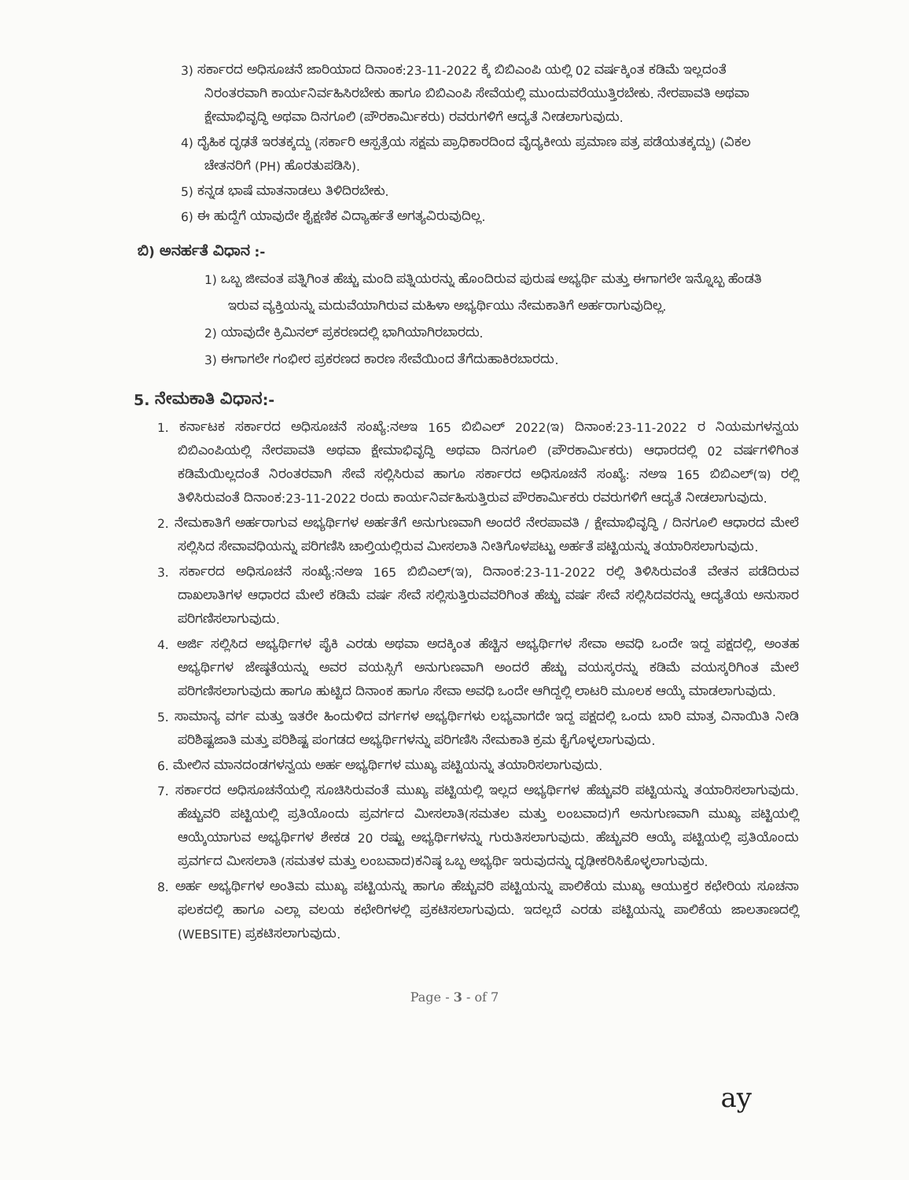3) ಸರ್ಕಾರದ ಅಧಿಸೂಚನೆ ಜಾರಿಯಾದ ದಿನಾಂಕ:23-11-2022 ಕ್ಕೆ ಬಿಬಿಎಂಪಿ ಯಲ್ಲಿ 02 ವರ್ಷಕ್ಕಿಂತ ಕಡಿಮೆ ಇಲ್ಲದಂತೆ ನಿರಂತರವಾಗಿ ಕಾರ್ಯನಿರ್ವಹಿಸಿರಬೇಕು ಹಾಗೂ ಬಿಬಿಎಂಪಿ ಸೇವೆಯಲ್ಲಿ ಮುಂದುವರೆಯುತ್ತಿರಬೇಕು. ನೇರಪಾವತಿ ಅಥವಾ ಕ್ಷೇಮಾಭಿವೃದ್ಧಿ ಅಥವಾ ದಿನಗೂಲಿ (ಪೌರಕಾರ್ಮಿಕರು) ರವರುಗಳಿಗೆ ಆದ್ಯತೆ ನೀಡಲಾಗುವುದು.
4) ದೈಹಿಕ ದೃಢತೆ ಇರತಕ್ಕದ್ದು (ಸರ್ಕಾರಿ ಆಸ್ಪತ್ರೆಯ ಸಕ್ಷಮ ಪ್ರಾಧಿಕಾರದಿಂದ ವೈದ್ಯಕೀಯ ಪ್ರಮಾಣ ಪತ್ರ ಪಡೆಯತಕ್ಕದ್ದು) (ವಿಕಲ ಚೇತನರಿಗೆ (PH) ಹೊರತುಪಡಿಸಿ).
5) ಕನ್ನಡ ಭಾಷೆ ಮಾತನಾಡಲು ತಿಳಿದಿರಬೇಕು.
6) ಈ ಹುದ್ದೆಗೆ ಯಾವುದೇ ಶೈಕ್ಷಣಿಕ ವಿದ್ಯಾರ್ಹತೆ ಅಗತ್ಯವಿರುವುದಿಲ್ಲ.
ಬಿ) ಅನರ್ಹತೆ ವಿಧಾನ :-
1) ಒಬ್ಬ ಜೀವಂತ ಪತ್ನಿಗಿಂತ ಹೆಚ್ಚು ಮಂದಿ ಪತ್ನಿಯರನ್ನು ಹೊಂದಿರುವ ಪುರುಷ ಅಭ್ಯರ್ಥಿ ಮತ್ತು ಈಗಾಗಲೇ ಇನ್ನೊಬ್ಬ ಹೆಂಡತಿ ಇರುವ ವ್ಯಕ್ತಿಯನ್ನು ಮದುವೆಯಾಗಿರುವ ಮಹಿಳಾ ಅಭ್ಯರ್ಥಿಯು ನೇಮಕಾತಿಗೆ ಅರ್ಹರಾಗುವುದಿಲ್ಲ.
2) ಯಾವುದೇ ಕ್ರಿಮಿನಲ್ ಪ್ರಕರಣದಲ್ಲಿ ಭಾಗಿಯಾಗಿರಬಾರದು.
3) ಈಗಾಗಲೇ ಗಂಭೀರ ಪ್ರಕರಣದ ಕಾರಣ ಸೇವೆಯಿಂದ ತೆಗೆದುಹಾಕಿರಬಾರದು.
5. ನೇಮಕಾತಿ ವಿಧಾನ:-
1. ಕರ್ನಾಟಕ ಸರ್ಕಾರದ ಅಧಿಸೂಚನೆ ಸಂಖ್ಯೆ:ನಅಇ 165 ಬಿಬಿಎಲ್ 2022(ಇ) ದಿನಾಂಕ:23-11-2022 ರ ನಿಯಮಗಳನ್ವಯ ಬಿಬಿಎಂಪಿಯಲ್ಲಿ ನೇರಪಾವತಿ ಅಥವಾ ಕ್ಷೇಮಾಭಿವೃದ್ಧಿ ಅಥವಾ ದಿನಗೂಲಿ (ಪೌರಕಾರ್ಮಿಕರು) ಆಧಾರದಲ್ಲಿ 02 ವರ್ಷಗಳಿಗಿಂತ ಕಡಿಮೆಯಿಲ್ಲದಂತೆ ನಿರಂತರವಾಗಿ ಸೇವೆ ಸಲ್ಲಿಸಿರುವ ಹಾಗೂ ಸರ್ಕಾರದ ಅಧಿಸೂಚನೆ ಸಂಖ್ಯೆ: ನಅಇ 165 ಬಿಬಿಎಲ್(ಇ) ರಲ್ಲಿ ತಿಳಿಸಿರುವಂತೆ ದಿನಾಂಕ:23-11-2022 ರಂದು ಕಾರ್ಯನಿರ್ವಹಿಸುತ್ತಿರುವ ಪೌರಕಾರ್ಮಿಕರು ರವರುಗಳಿಗೆ ಆದ್ಯತೆ ನೀಡಲಾಗುವುದು.
2. ನೇಮಕಾತಿಗೆ ಅರ್ಹರಾಗುವ ಅಭ್ಯರ್ಥಿಗಳ ಅರ್ಹತೆಗೆ ಅನುಗುಣವಾಗಿ ಅಂದರೆ ನೇರಪಾವತಿ / ಕ್ಷೇಮಾಭಿವೃದ್ಧಿ / ದಿನಗೂಲಿ ಆಧಾರದ ಮೇಲೆ ಸಲ್ಲಿಸಿದ ಸೇವಾವಧಿಯನ್ನು ಪರಿಗಣಿಸಿ ಚಾಲ್ತಿಯಲ್ಲಿರುವ ಮೀಸಲಾತಿ ನೀತಿಗೊಳಪಟ್ಟು ಅರ್ಹತೆ ಪಟ್ಟಿಯನ್ನು ತಯಾರಿಸಲಾಗುವುದು.
3. ಸರ್ಕಾರದ ಅಧಿಸೂಚನೆ ಸಂಖ್ಯೆ:ನಅಇ 165 ಬಿಬಿಎಲ್(ಇ), ದಿನಾಂಕ:23-11-2022 ರಲ್ಲಿ ತಿಳಿಸಿರುವಂತೆ ವೇತನ ಪಡೆದಿರುವ ದಾಖಲಾತಿಗಳ ಆಧಾರದ ಮೇಲೆ ಕಡಿಮೆ ವರ್ಷ ಸೇವೆ ಸಲ್ಲಿಸುತ್ತಿರುವವರಿಗಿಂತ ಹೆಚ್ಚು ವರ್ಷ ಸೇವೆ ಸಲ್ಲಿಸಿದವರನ್ನು ಆದ್ಯತೆಯ ಅನುಸಾರ ಪರಿಗಣಿಸಲಾಗುವುದು.
4. ಅರ್ಜಿ ಸಲ್ಲಿಸಿದ ಅಭ್ಯರ್ಥಿಗಳ ಪೈಕಿ ಎರಡು ಅಥವಾ ಅದಕ್ಕಿಂತ ಹೆಚ್ಚಿನ ಅಭ್ಯರ್ಥಿಗಳ ಸೇವಾ ಅವಧಿ ಒಂದೇ ಇದ್ದ ಪಕ್ಷದಲ್ಲಿ, ಅಂತಹ ಅಭ್ಯರ್ಥಿಗಳ ಜೇಷ್ಠತೆಯನ್ನು ಅವರ ವಯಸ್ಸಿಗೆ ಅನುಗುಣವಾಗಿ ಅಂದರೆ ಹೆಚ್ಚು ವಯಸ್ಕರನ್ನು ಕಡಿಮೆ ವಯಸ್ಕರಿಗಿಂತ ಮೇಲೆ ಪರಿಗಣಿಸಲಾಗುವುದು ಹಾಗೂ ಹುಟ್ಟಿದ ದಿನಾಂಕ ಹಾಗೂ ಸೇವಾ ಅವಧಿ ಒಂದೇ ಆಗಿದ್ದಲ್ಲಿ ಲಾಟರಿ ಮೂಲಕ ಆಯ್ಕೆ ಮಾಡಲಾಗುವುದು.
5. ಸಾಮಾನ್ಯ ವರ್ಗ ಮತ್ತು ಇತರೇ ಹಿಂದುಳಿದ ವರ್ಗಗಳ ಅಭ್ಯರ್ಥಿಗಳು ಲಭ್ಯವಾಗದೇ ಇದ್ದ ಪಕ್ಷದಲ್ಲಿ ಒಂದು ಬಾರಿ ಮಾತ್ರ ವಿನಾಯಿತಿ ನೀಡಿ ಪರಿಶಿಷ್ಟಜಾತಿ ಮತ್ತು ಪರಿಶಿಷ್ಟ ಪಂಗಡದ ಅಭ್ಯರ್ಥಿಗಳನ್ನು ಪರಿಗಣಿಸಿ ನೇಮಕಾತಿ ಕ್ರಮ ಕೈಗೊಳ್ಳಲಾಗುವುದು.
6. ಮೇಲಿನ ಮಾನದಂಡಗಳನ್ವಯ ಅರ್ಹ ಅಭ್ಯರ್ಥಿಗಳ ಮುಖ್ಯ ಪಟ್ಟಿಯನ್ನು ತಯಾರಿಸಲಾಗುವುದು.
7. ಸರ್ಕಾರದ ಅಧಿಸೂಚನೆಯಲ್ಲಿ ಸೂಚಿಸಿರುವಂತೆ ಮುಖ್ಯ ಪಟ್ಟಿಯಲ್ಲಿ ಇಲ್ಲದ ಅಭ್ಯರ್ಥಿಗಳ ಹೆಚ್ಚುವರಿ ಪಟ್ಟಿಯನ್ನು ತಯಾರಿಸಲಾಗುವುದು. ಹೆಚ್ಚುವರಿ ಪಟ್ಟಿಯಲ್ಲಿ ಪ್ರತಿಯೊಂದು ಪ್ರವರ್ಗದ ಮೀಸಲಾತಿ(ಸಮತಲ ಮತ್ತು ಲಂಬವಾದ)ಗೆ ಅನುಗುಣವಾಗಿ ಮುಖ್ಯ ಪಟ್ಟಿಯಲ್ಲಿ ಆಯ್ಕೆಯಾಗುವ ಅಭ್ಯರ್ಥಿಗಳ ಶೇಕಡ 20 ರಷ್ಟು ಅಭ್ಯರ್ಥಿಗಳನ್ನು ಗುರುತಿಸಲಾಗುವುದು. ಹೆಚ್ಚುವರಿ ಆಯ್ಕೆ ಪಟ್ಟಿಯಲ್ಲಿ ಪ್ರತಿಯೊಂದು ಪ್ರವರ್ಗದ ಮೀಸಲಾತಿ (ಸಮತಳ ಮತ್ತು ಲಂಬವಾದ)ಕನಿಷ್ಠ ಒಬ್ಬ ಅಭ್ಯರ್ಥಿ ಇರುವುದನ್ನು ದೃಢೀಕರಿಸಿಕೊಳ್ಳಲಾಗುವುದು.
8. ಅರ್ಹ ಅಭ್ಯರ್ಥಿಗಳ ಅಂತಿಮ ಮುಖ್ಯ ಪಟ್ಟಿಯನ್ನು ಹಾಗೂ ಹೆಚ್ಚುವರಿ ಪಟ್ಟಿಯನ್ನು ಪಾಲಿಕೆಯ ಮುಖ್ಯ ಆಯುಕ್ತರ ಕಛೇರಿಯ ಸೂಚನಾ ಫಲಕದಲ್ಲಿ ಹಾಗೂ ಎಲ್ಲಾ ವಲಯ ಕಛೇರಿಗಳಲ್ಲಿ ಪ್ರಕಟಿಸಲಾಗುವುದು. ಇದಲ್ಲದೆ ಎರಡು ಪಟ್ಟಿಯನ್ನು ಪಾಲಿಕೆಯ ಜಾಲತಾಣದಲ್ಲಿ (WEBSITE) ಪ್ರಕಟಿಸಲಾಗುವುದು.
Page - 3 - of 7
ay